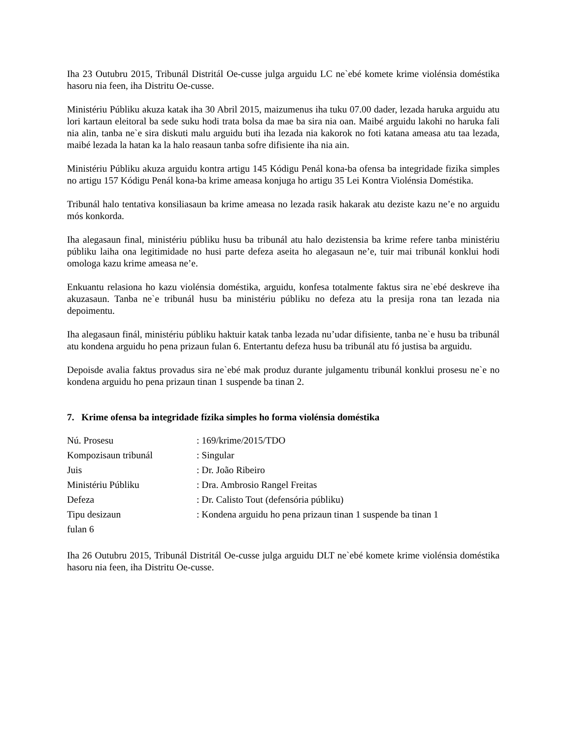Iha 23 Outubru 2015, Tribunál Distritál Oe-cusse julga arguidu LC ne`ebé komete krime violénsia doméstika hasoru nia feen, iha Distritu Oe-cusse.
Ministériu Públiku akuza katak iha 30 Abril 2015, maizumenus iha tuku 07.00 dader, lezada haruka arguidu atu lori kartaun eleitoral ba sede suku hodi trata bolsa da mae ba sira nia oan. Maibé arguidu lakohi no haruka fali nia alin, tanba ne`e sira diskuti malu arguidu buti iha lezada nia kakorok no foti katana ameasa atu taa lezada, maibé lezada la hatan ka la halo reasaun tanba sofre difisiente iha nia ain.
Ministériu Públiku akuza arguidu kontra artigu 145 Kódigu Penál kona-ba ofensa ba integridade fizika simples no artigu 157 Kódigu Penál kona-ba krime ameasa konjuga ho artigu 35 Lei Kontra Violénsia Doméstika.
Tribunál halo tentativa konsiliasaun ba krime ameasa no lezada rasik hakarak atu deziste kazu ne’e no arguidu mós konkorda.
Iha alegasaun final, ministériu públiku husu ba tribunál atu halo dezistensia ba krime refere tanba ministériu públiku laiha ona legitimidade no husi parte defeza aseita ho alegasaun ne’e, tuir mai tribunál konklui hodi omologa kazu krime ameasa ne’e.
Enkuantu relasiona ho kazu violénsia doméstika, arguidu, konfesa totalmente faktus sira ne`ebé deskreve iha akuzasaun. Tanba ne`e tribunál husu ba ministériu públiku no defeza atu la presija rona tan lezada nia depoimentu.
Iha alegasaun finál, ministériu públiku haktuir katak tanba lezada nu’udar difisiente, tanba ne`e husu ba tribunál atu kondena arguidu ho pena prizaun fulan 6. Entertantu defeza husu ba tribunál atu fó justisa ba arguidu.
Depoisde avalia faktus provadus sira ne`ebé mak produz durante julgamentu tribunál konklui prosesu ne`e no kondena arguidu ho pena prizaun tinan 1 suspende ba tinan 2.
7. Krime ofensa ba integridade fízika simples ho forma violénsia doméstika
Nú. Prosesu : 169/krime/2015/TDO
Kompozisaun tribunál : Singular
Juis : Dr. João Ribeiro
Ministériu Públiku : Dra. Ambrosio Rangel Freitas
Defeza : Dr. Calisto Tout (defensória públiku)
Tipu desizaun : Kondena arguidu ho pena prizaun tinan 1 suspende ba tinan 1
fulan 6
Iha 26 Outubru 2015, Tribunál Distritál Oe-cusse julga arguidu DLT ne`ebé komete krime violénsia doméstika hasoru nia feen, iha Distritu Oe-cusse.